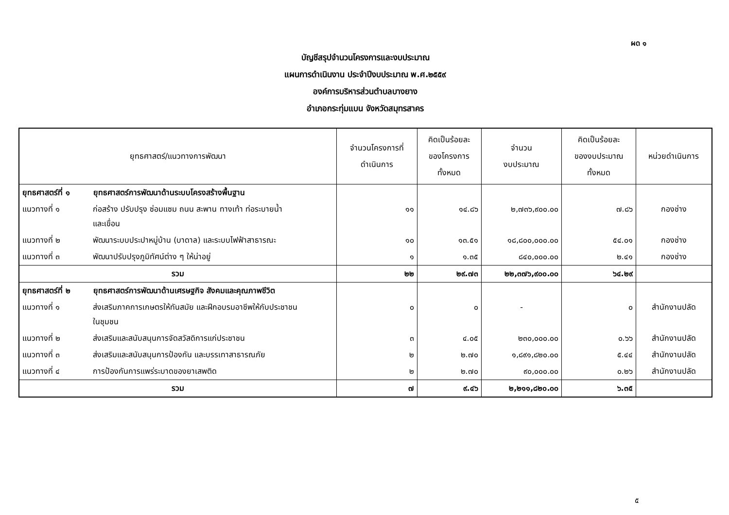ผด ๑
บัญชีสรุปจำนวนโครงการและงบประมาณ
แผนการดำเนินงาน ประจำปีงบประมาณ พ.ศ.๒๕๕๙
องค์การบริหารส่วนตำบลบางยาง
อำเภอกระทุ่มแบน จังหวัดสมุทรสาคร
| ยุทธศาสตร์/แนวทางการพัฒนา | จำนวนโครงการที่ ดำเนินการ | คิดเป็นร้อยละ ของโครงการ ทั้งหมด | จำนวน งบประมาณ | คิดเป็นร้อยละ ของงบประมาณ ทั้งหมด | หน่วยดำเนินการ |
| --- | --- | --- | --- | --- | --- |
| ยุทธศาสตร์ที่ ๑ ยุทธศาสตร์การพัฒนาด้านระบบโครงสร้างพื้นฐาน | | | | | |
| แนวทางที่ ๑ ก่อสร้าง ปรับปรุง ซ่อมแซม ถนน สะพาน ทางเท้า ท่อระบายน้ำ และเขื่อน | ๑๑ | ๑๔.๘๖ | ๒,๗๓๖,๙๐๐.๐๐ | ๗.๘๖ | กองช่าง |
| แนวทางที่ ๒ พัฒนาระบบประปาหมู่บ้าน (บาดาล) และระบบไฟฟ้าสาธารณะ | ๑๐ | ๑๓.๕๑ | ๑๘,๘๐๐,๐๐๐.๐๐ | ๕๔.๐๑ | กองช่าง |
| แนวทางที่ ๓ พัฒนาปรับปรุงภูมิทัศน์ต่าง ๆ ให้น่าอยู่ | ๑ | ๑.๓๕ | ๘๔๐,๐๐๐.๐๐ | ๒.๔๑ | กองช่าง |
| รวม | ๒๒ | ๒๙.๗๓ | ๒๒,๓๗๖,๙๐๐.๐๐ | ๖๔.๒๙ | |
| ยุทธศาสตร์ที่ ๒ ยุทธศาสตร์การพัฒนาด้านเศรษฐกิจ สังคมและคุณภาพชีวิต | | | | | |
| แนวทางที่ ๑ ส่งเสริมภาคการเกษตรให้ทันสมัย และฝึกอบรมอาชีพให้กับประชาชน ในชุมชน | ๐ | ๐ | - | ๐ | สำนักงานปลัด |
| แนวทางที่ ๒ ส่งเสริมและสนับสนุนการจัดสวัสดิการแก่ประชาชน | ๓ | ๔.๐๕ | ๒๓๐,๐๐๐.๐๐ | ๐.๖๖ | สำนักงานปลัด |
| แนวทางที่ ๓ ส่งเสริมและสนับสนุนการป้องกัน และบรรเทาสาธารณภัย | ๒ | ๒.๗๐ | ๑,๘๙๑,๘๒๐.๐๐ | ๕.๔๔ | สำนักงานปลัด |
| แนวทางที่ ๔ การป้องกันการแพร่ระบาดของยาเสพติด | ๒ | ๒.๗๐ | ๙๐,๐๐๐.๐๐ | ๐.๒๖ | สำนักงานปลัด |
| รวม | ๗ | ๙.๔๖ | ๒,๒๑๑,๘๒๐.๐๐ | ๖.๓๕ | |
๕